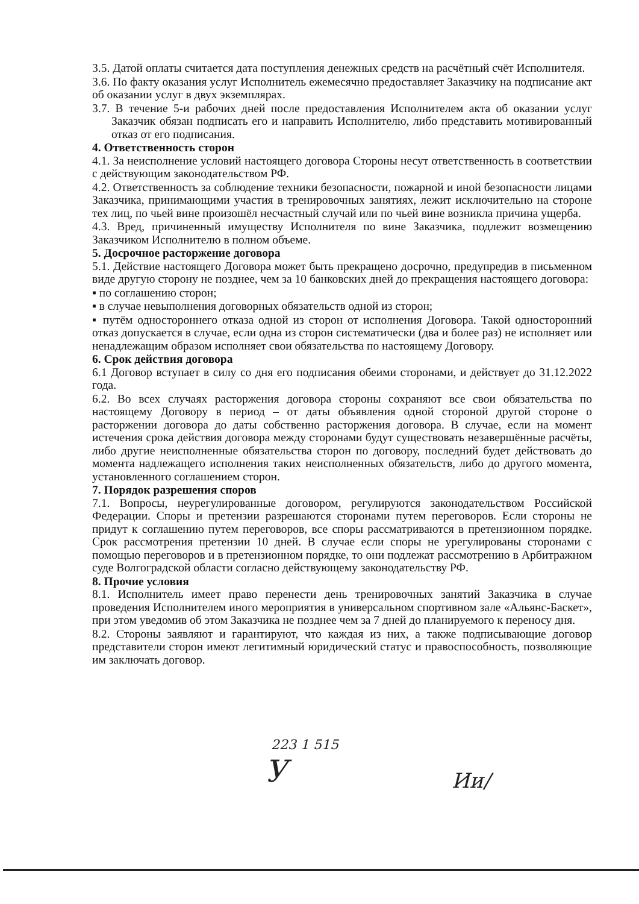3.5. Датой оплаты считается дата поступления денежных средств на расчётный счёт Исполнителя.
3.6. По факту оказания услуг Исполнитель ежемесячно предоставляет Заказчику на подписание акт об оказании услуг в двух экземплярах.
3.7. В течение 5-и рабочих дней после предоставления Исполнителем акта об оказании услуг Заказчик обязан подписать его и направить Исполнителю, либо представить мотивированный отказ от его подписания.
4. Ответственность сторон
4.1. За неисполнение условий настоящего договора Стороны несут ответственность в соответствии с действующим законодательством РФ.
4.2. Ответственность за соблюдение техники безопасности, пожарной и иной безопасности лицами Заказчика, принимающими участия в тренировочных занятиях, лежит исключительно на стороне тех лиц, по чьей вине произошёл несчастный случай или по чьей вине возникла причина ущерба.
4.3. Вред, причиненный имуществу Исполнителя по вине Заказчика, подлежит возмещению Заказчиком Исполнителю в полном объеме.
5. Досрочное расторжение договора
5.1. Действие настоящего Договора может быть прекращено досрочно, предупредив в письменном виде другую сторону не позднее, чем за 10 банковских дней до прекращения настоящего договора:
▪ по соглашению сторон;
▪ в случае невыполнения договорных обязательств одной из сторон;
▪ путём одностороннего отказа одной из сторон от исполнения Договора. Такой односторонний отказ допускается в случае, если одна из сторон систематически (два и более раз) не исполняет или ненадлежащим образом исполняет свои обязательства по настоящему Договору.
6. Срок действия договора
6.1 Договор вступает в силу со дня его подписания обеими сторонами, и действует до 31.12.2022 года.
6.2. Во всех случаях расторжения договора стороны сохраняют все свои обязательства по настоящему Договору в период – от даты объявления одной стороной другой стороне о расторжении договора до даты собственно расторжения договора. В случае, если на момент истечения срока действия договора между сторонами будут существовать незавершённые расчёты, либо другие неисполненные обязательства сторон по договору, последний будет действовать до момента надлежащего исполнения таких неисполненных обязательств, либо до другого момента, установленного соглашением сторон.
7. Порядок разрешения споров
7.1. Вопросы, неурегулированные договором, регулируются законодательством Российской Федерации. Споры и претензии разрешаются сторонами путем переговоров. Если стороны не придут к соглашению путем переговоров, все споры рассматриваются в претензионном порядке. Срок рассмотрения претензии 10 дней. В случае если споры не урегулированы сторонами с помощью переговоров и в претензионном порядке, то они подлежат рассмотрению в Арбитражном суде Волгоградской области согласно действующему законодательству РФ.
8. Прочие условия
8.1. Исполнитель имеет право перенести день тренировочных занятий Заказчика в случае проведения Исполнителем иного мероприятия в универсальном спортивном зале «Альянс-Баскет», при этом уведомив об этом Заказчика не позднее чем за 7 дней до планируемого к переносу дня.
8.2. Стороны заявляют и гарантируют, что каждая из них, а также подписывающие договор представители сторон имеют легитимный юридический статус и правоспособность, позволяющие им заключать договор.
223 1 515
У Ии/